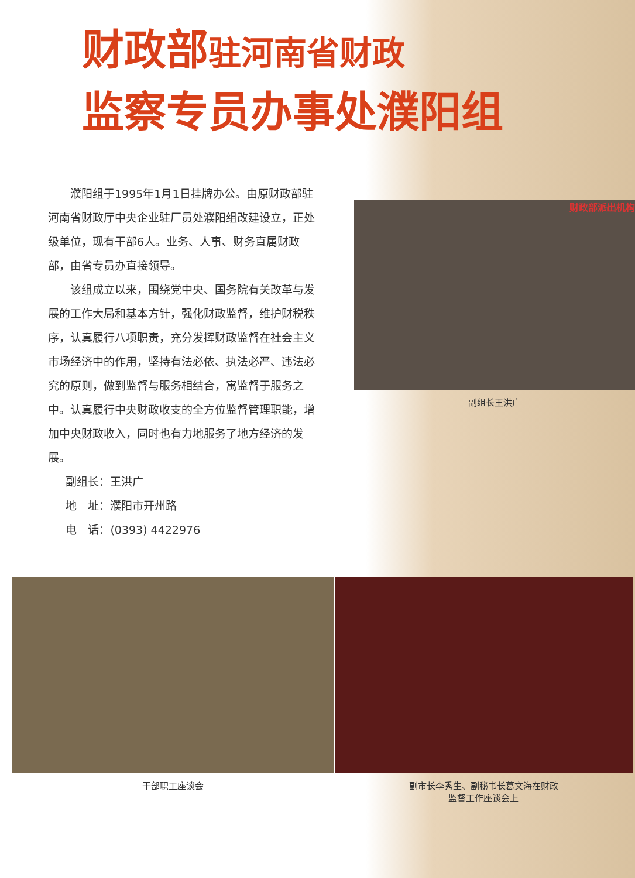财政部 驻河南省财政
监察专员办事处濮阳组
濮阳组于1995年1月1日挂牌办公。由原财政部驻河南省财政厅中央企业驻厂员处濮阳组改建设立，正处级单位，现有干部6人。业务、人事、财务直属财政部，由省专员办直接领导。
该组成立以来，围绕党中央、国务院有关改革与发展的工作大局和基本方针，强化财政监督，维护财税秩序，认真履行八项职责，充分发挥财政监督在社会主义市场经济中的作用，坚持有法必依、执法必严、违法必究的原则，做到监督与服务相结合，寓监督于服务之中。认真履行中央财政收支的全方位监督管理职能，增加中央财政收入，同时也有力地服务了地方经济的发展。
副组长：王洪广
地　址：濮阳市开州路
电　话：(0393) 4422976
财政部派出机构
副组长王洪广
干部职工座谈会 副市长李秀生、副秘书长葛文海在财政
监督工作座谈会上